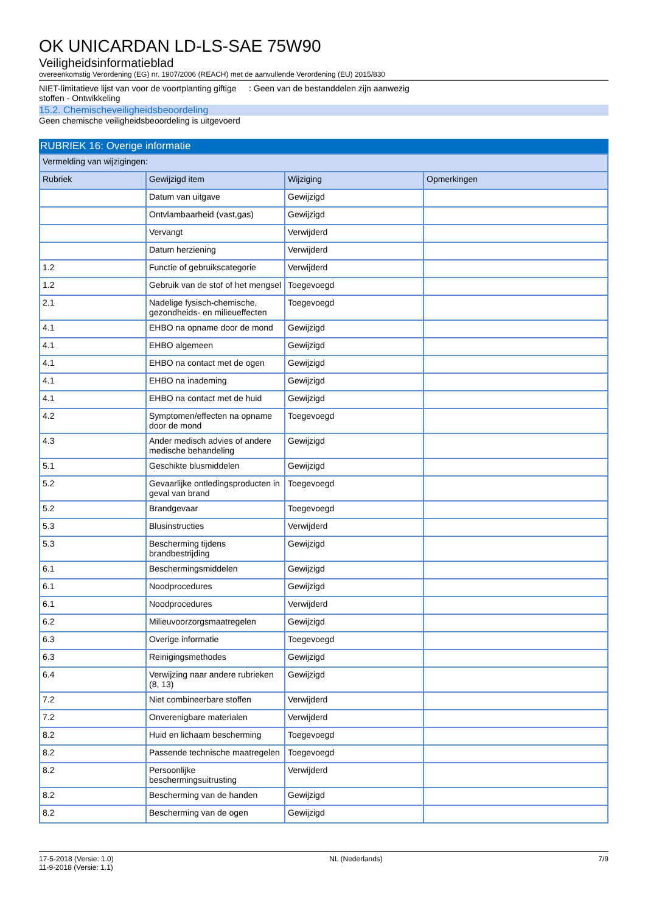OK UNICARDAN LD-LS-SAE 75W90
Veiligheidsinformatieblad
overeenkomstig Verordening (EG) nr. 1907/2006 (REACH) met de aanvullende Verordening (EU) 2015/830
NIET-limitatieve lijst van voor de voortplanting giftige stoffen - Ontwikkeling
: Geen van de bestanddelen zijn aanwezig
15.2. Chemischeveiligheidsbeoordeling
Geen chemische veiligheidsbeoordeling is uitgevoerd
RUBRIEK 16: Overige informatie
| Vermelding van wijzigingen: | | | |
| --- | --- | --- | --- |
| Rubriek | Gewijzigd item | Wijziging | Opmerkingen |
| | Datum van uitgave | Gewijzigd | |
| | Ontvlambaarheid (vast,gas) | Gewijzigd | |
| | Vervangt | Verwijderd | |
| | Datum herziening | Verwijderd | |
| 1.2 | Functie of gebruikscategorie | Verwijderd | |
| 1.2 | Gebruik van de stof of het mengsel | Toegevoegd | |
| 2.1 | Nadelige fysisch-chemische, gezondheids- en milieueffecten | Toegevoegd | |
| 4.1 | EHBO na opname door de mond | Gewijzigd | |
| 4.1 | EHBO algemeen | Gewijzigd | |
| 4.1 | EHBO na contact met de ogen | Gewijzigd | |
| 4.1 | EHBO na inademing | Gewijzigd | |
| 4.1 | EHBO na contact met de huid | Gewijzigd | |
| 4.2 | Symptomen/effecten na opname door de mond | Toegevoegd | |
| 4.3 | Ander medisch advies of andere medische behandeling | Gewijzigd | |
| 5.1 | Geschikte blusmiddelen | Gewijzigd | |
| 5.2 | Gevaarlijke ontledingsproducten in geval van brand | Toegevoegd | |
| 5.2 | Brandgevaar | Toegevoegd | |
| 5.3 | Blusinstructies | Verwijderd | |
| 5.3 | Bescherming tijdens brandbestrijding | Gewijzigd | |
| 6.1 | Beschermingsmiddelen | Gewijzigd | |
| 6.1 | Noodprocedures | Gewijzigd | |
| 6.1 | Noodprocedures | Verwijderd | |
| 6.2 | Milieuvoorzorgsmaatregelen | Gewijzigd | |
| 6.3 | Overige informatie | Toegevoegd | |
| 6.3 | Reinigingsmethodes | Gewijzigd | |
| 6.4 | Verwijzing naar andere rubrieken (8, 13) | Gewijzigd | |
| 7.2 | Niet combineerbare stoffen | Verwijderd | |
| 7.2 | Onverenigbare materialen | Verwijderd | |
| 8.2 | Huid en lichaam bescherming | Toegevoegd | |
| 8.2 | Passende technische maatregelen | Toegevoegd | |
| 8.2 | Persoonlijke beschermingsuitrusting | Verwijderd | |
| 8.2 | Bescherming van de handen | Gewijzigd | |
| 8.2 | Bescherming van de ogen | Gewijzigd | |
17-5-2018 (Versie: 1.0)
11-9-2018 (Versie: 1.1)
NL (Nederlands) 7/9